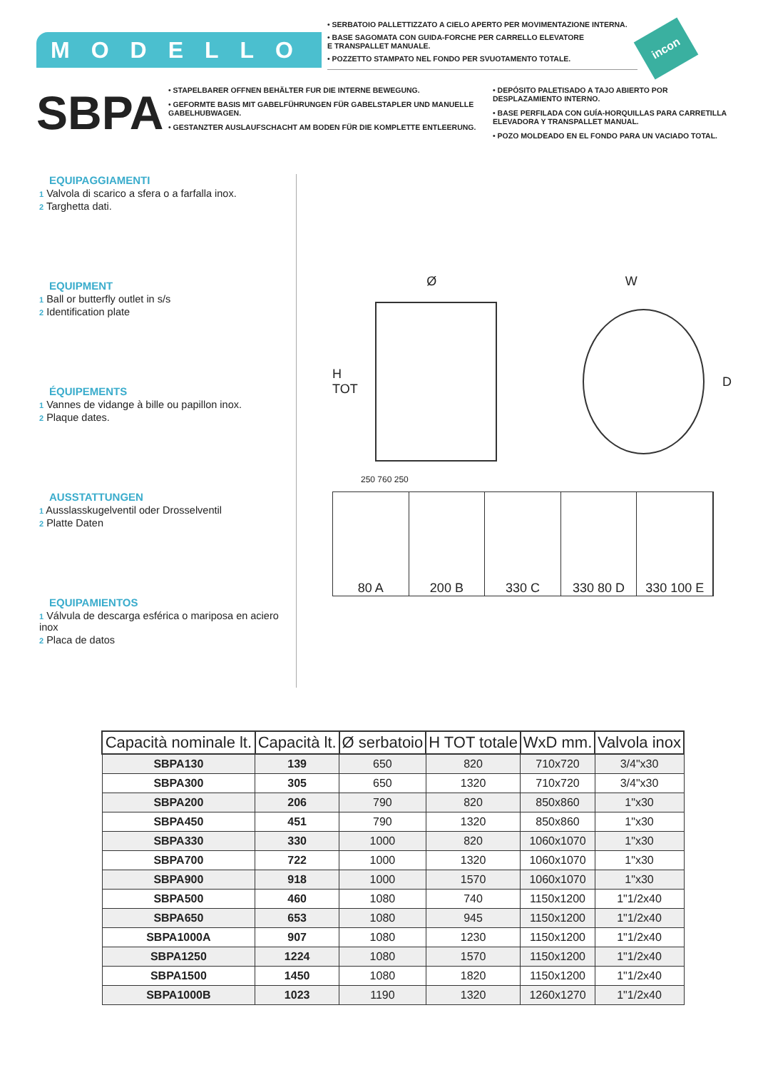MODELLO
• SERBATOIO PALLETTIZZATO A CIELO APERTO PER MOVIMENTAZIONE INTERNA.
• BASE SAGOMATA CON GUIDA-FORCHE PER CARRELLO ELEVATORE
E TRANSPALLET MANUALE.
• POZZETTO STAMPATO NEL FONDO PER SVUOTAMENTO TOTALE.
incon
SBPA
• STAPELBARER OFFNEN BEHÄLTER FUR DIE INTERNE BEWEGUNG.
• GEFORMTE BASIS MIT GABELFÜHRUNGEN FÜR GABELSTAPLER UND MANUELLE GABELHUBWAGEN.
• GESTANZTER AUSLAUFSCHACHT AM BODEN FÜR DIE KOMPLETTE ENTLEERUNG.
• DEPÓSITO PALETISADO A TAJO ABIERTO POR DESPLAZAMIENTO INTERNO.
• BASE PERFILADA CON GUÍA-HORQUILLAS PARA CARRETILLA ELEVADORA Y TRANSPALLET MANUAL.
• POZO MOLDEADO EN EL FONDO PARA UN VACIADO TOTAL.
EQUIPAGGIAMENTI
1 Valvola di scarico a sfera o a farfalla inox.
2 Targhetta dati.
EQUIPMENT
1 Ball or butterfly outlet in s/s
2 Identification plate
ÉQUIPEMENTS
1 Vannes de vidange à bille ou papillon inox.
2 Plaque dates.
AUSSTATTUNGEN
1 Ausslasskugelventil oder Drosselventil
2 Platte Daten
EQUIPAMIENTOS
1 Válvula de descarga esférica o mariposa en aciero inox
2 Placa de datos
Ø W
H TOT D
250 760 250
80 A 200 B 330 C 330 80 D 330 100 E
| Capacità nominale lt. | Capacità lt. | Ø serbatoio | H TOT totale | WxD mm. | Valvola inox |
| --- | --- | --- | --- | --- | --- |
| SBPA130 | 139 | 650 | 820 | 710x720 | 3/4"x30 |
| SBPA300 | 305 | 650 | 1320 | 710x720 | 3/4"x30 |
| SBPA200 | 206 | 790 | 820 | 850x860 | 1"x30 |
| SBPA450 | 451 | 790 | 1320 | 850x860 | 1"x30 |
| SBPA330 | 330 | 1000 | 820 | 1060x1070 | 1"x30 |
| SBPA700 | 722 | 1000 | 1320 | 1060x1070 | 1"x30 |
| SBPA900 | 918 | 1000 | 1570 | 1060x1070 | 1"x30 |
| SBPA500 | 460 | 1080 | 740 | 1150x1200 | 1"1/2x40 |
| SBPA650 | 653 | 1080 | 945 | 1150x1200 | 1"1/2x40 |
| SBPA1000A | 907 | 1080 | 1230 | 1150x1200 | 1"1/2x40 |
| SBPA1250 | 1224 | 1080 | 1570 | 1150x1200 | 1"1/2x40 |
| SBPA1500 | 1450 | 1080 | 1820 | 1150x1200 | 1"1/2x40 |
| SBPA1000B | 1023 | 1190 | 1320 | 1260x1270 | 1"1/2x40 |